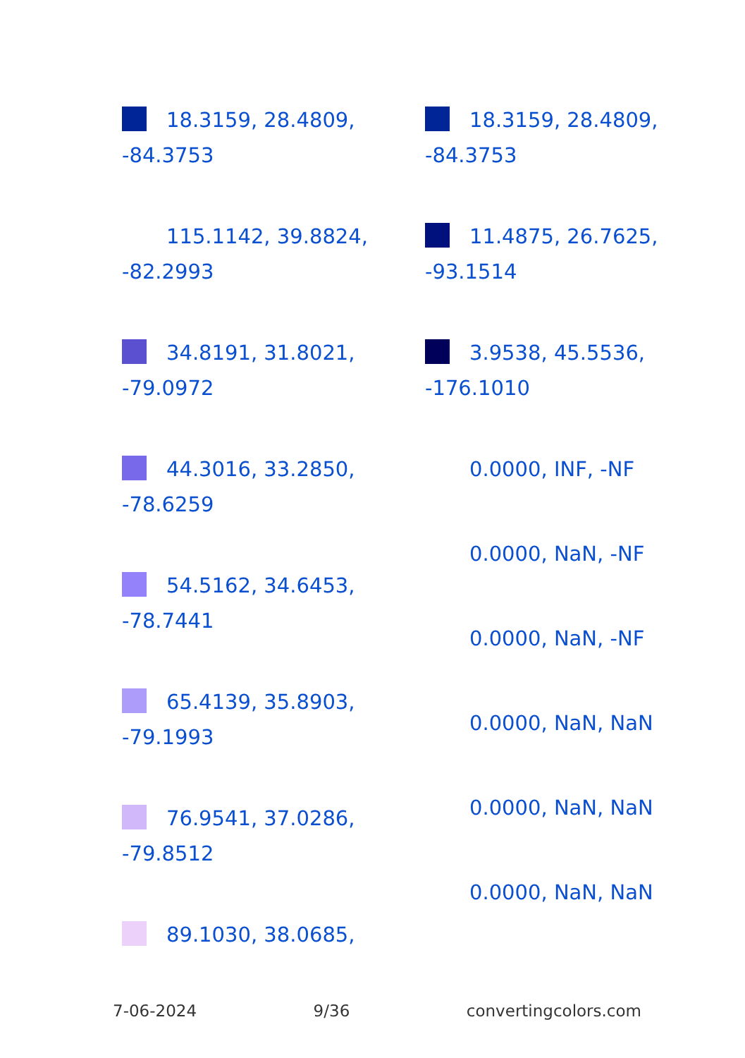18.3159, 28.4809, -84.3753
115.1142, 39.8824, -82.2993
34.8191, 31.8021, -79.0972
44.3016, 33.2850, -78.6259
54.5162, 34.6453, -78.7441
65.4139, 35.8903, -79.1993
76.9541, 37.0286, -79.8512
89.1030, 38.0685,
18.3159, 28.4809, -84.3753
11.4875, 26.7625, -93.1514
3.9538, 45.5536, -176.1010
0.0000, INF, -NF
0.0000, NaN, -NF
0.0000, NaN, -NF
0.0000, NaN, NaN
0.0000, NaN, NaN
0.0000, NaN, NaN
7-06-2024 9/36 convertingcolors.com